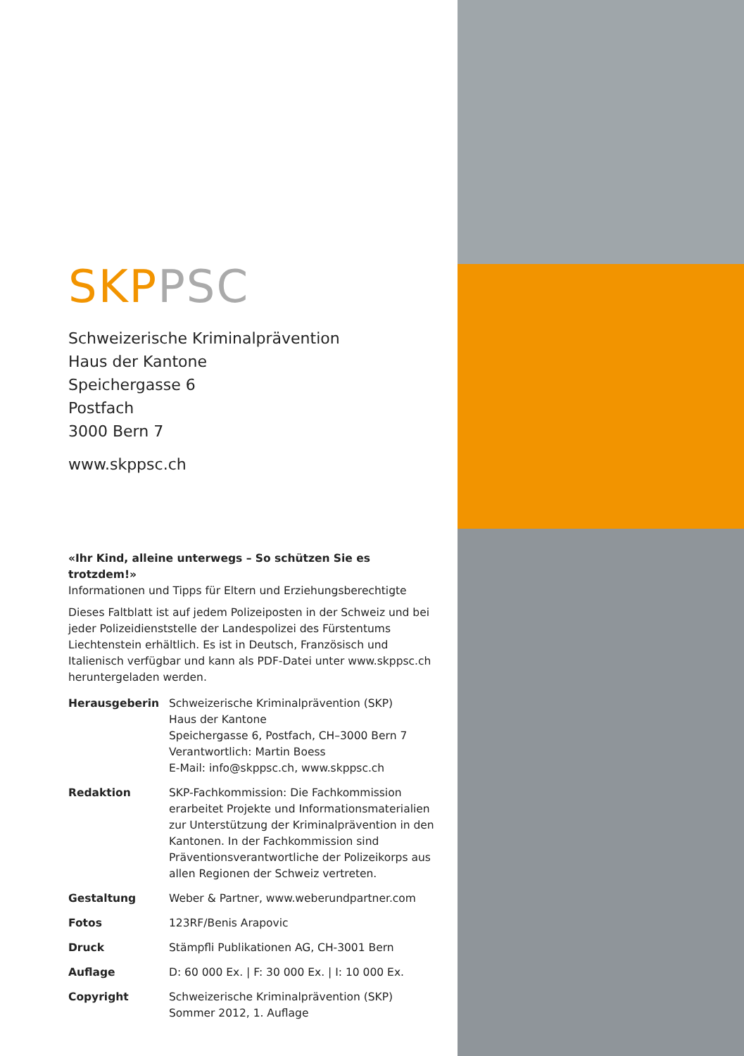SKP PSC
Schweizerische Kriminalprävention
Haus der Kantone
Speichergasse 6
Postfach
3000 Bern 7
www.skppsc.ch
«Ihr Kind, alleine unterwegs – So schützen Sie es trotzdem!»
Informationen und Tipps für Eltern und Erziehungsberechtigte
Dieses Faltblatt ist auf jedem Polizeiposten in der Schweiz und bei jeder Polizeidienststelle der Landespolizei des Fürstentums Liechtenstein erhältlich. Es ist in Deutsch, Französisch und Italienisch verfügbar und kann als PDF-Datei unter www.skppsc.ch heruntergeladen werden.
| Herausgeberin | Schweizerische Kriminalprävention (SKP) Haus der Kantone Speichergasse 6, Postfach, CH–3000 Bern 7 Verantwortlich: Martin Boess E-Mail: info@skppsc.ch, www.skppsc.ch |
| Redaktion | SKP-Fachkommission: Die Fachkommission erarbeitet Projekte und Informationsmaterialien zur Unterstützung der Kriminalprävention in den Kantonen. In der Fachkommission sind Präventionsverantwortliche der Polizeikorps aus allen Regionen der Schweiz vertreten. |
| Gestaltung | Weber & Partner, www.weberundpartner.com |
| Fotos | 123RF/Benis Arapovic |
| Druck | Stämpfli Publikationen AG, CH-3001 Bern |
| Auflage | D: 60 000 Ex. / F: 30 000 Ex. / I: 10 000 Ex. |
| Copyright | Schweizerische Kriminalprävention (SKP) Sommer 2012, 1. Auflage |